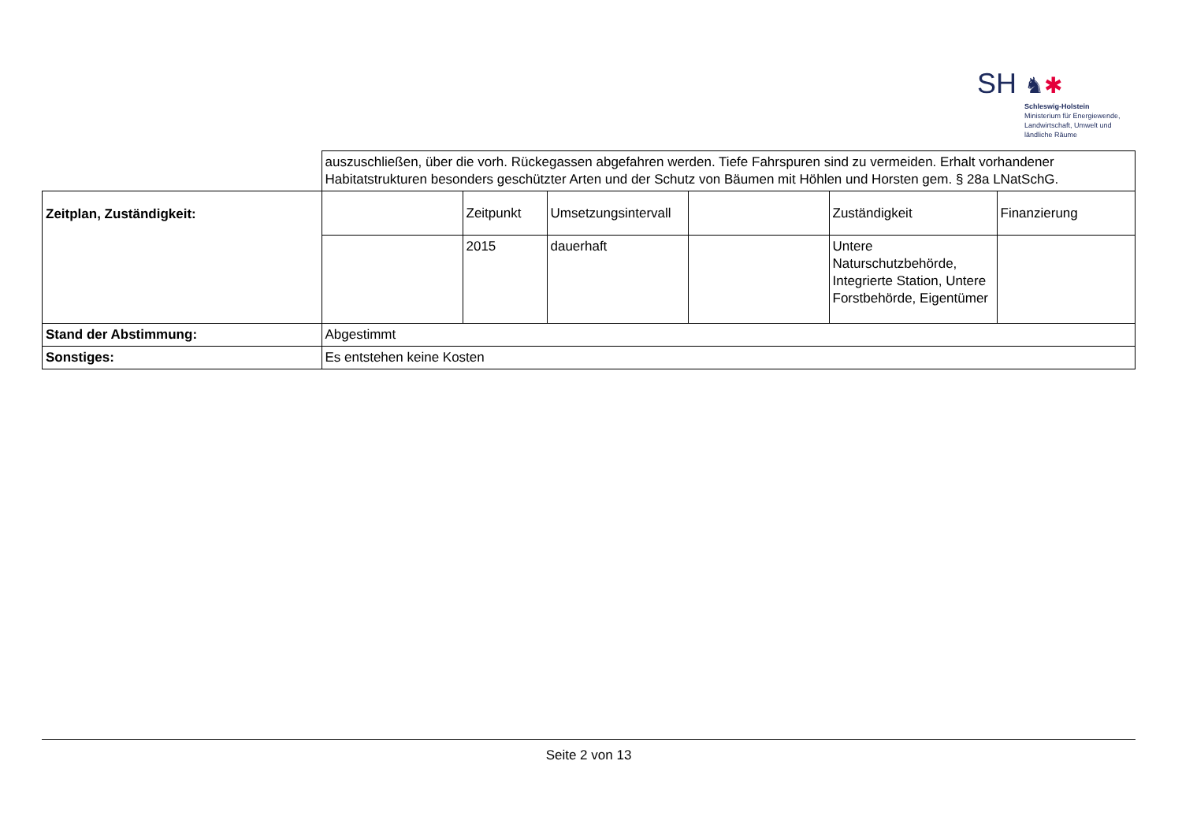SH ♞✱
Schleswig-Holstein
Ministerium für Energiewende,
Landwirtschaft, Umwelt und
ländliche Räume
| | auszuschließen, über die vorh. Rückegassen abgefahren werden. Tiefe Fahrspuren sind zu vermeiden. Erhalt vorhandener Habitatstrukturen besonders geschützter Arten und der Schutz von Bäumen mit Höhlen und Horsten gem. § 28a LNatSchG. | | | | | |
| Zeitplan, Zuständigkeit: | | Zeitpunkt | Umsetzungsintervall | | Zuständigkeit | Finanzierung |
| | | 2015 | dauerhaft | | Untere Naturschutzbehörde, Integrierte Station, Untere Forstbehörde, Eigentümer | |
| Stand der Abstimmung: | Abgestimmt | | | | | |
| Sonstiges: | Es entstehen keine Kosten | | | | | |
Seite 2 von 13